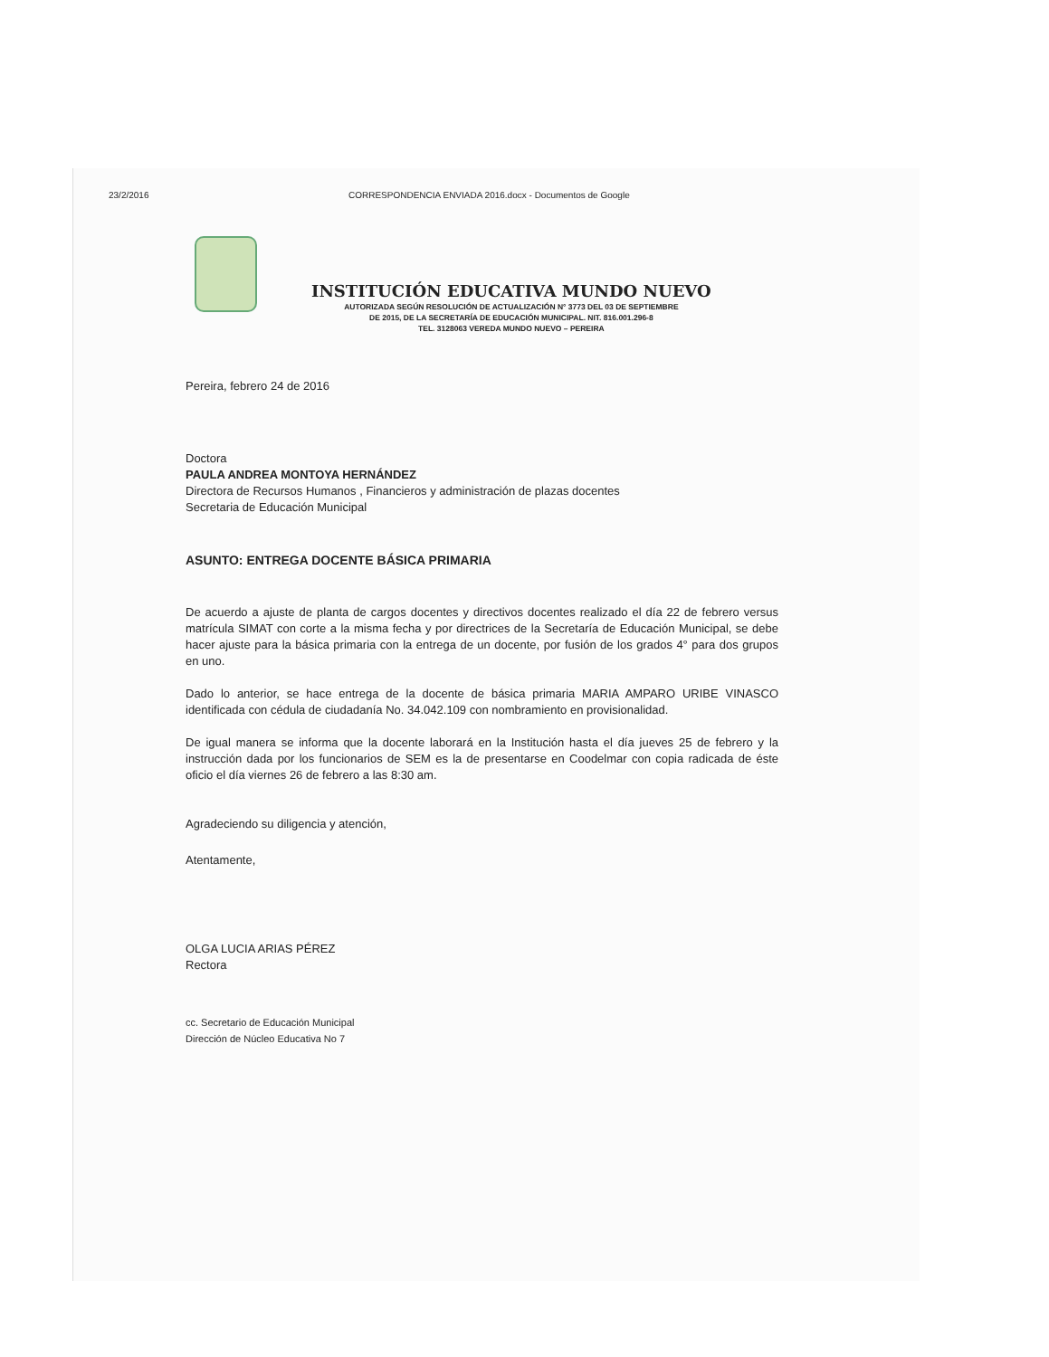23/2/2016 CORRESPONDENCIA ENVIADA 2016.docx - Documentos de Google
INSTITUCIÓN EDUCATIVA MUNDO NUEVO
AUTORIZADA SEGÚN RESOLUCIÓN DE ACTUALIZACIÓN N° 3773 DEL 03 DE SEPTIEMBRE
DE 2015, DE LA SECRETARÍA DE EDUCACIÓN MUNICIPAL. NIT. 816.001.296-8
TEL. 3128063 VEREDA MUNDO NUEVO – PEREIRA
Pereira, febrero 24 de 2016
Doctora
PAULA ANDREA MONTOYA HERNÁNDEZ
Directora de Recursos Humanos , Financieros y administración de plazas docentes
Secretaria de Educación Municipal
ASUNTO: ENTREGA DOCENTE BÁSICA PRIMARIA
De acuerdo a ajuste de planta de cargos docentes y directivos docentes realizado el día 22 de febrero versus matrícula SIMAT con corte a la misma fecha y por directrices de la Secretaría de Educación Municipal, se debe hacer ajuste para la básica primaria con la entrega de un docente, por fusión de los grados 4° para dos grupos en uno.
Dado lo anterior, se hace entrega de la docente de básica primaria MARIA AMPARO URIBE VINASCO identificada con cédula de ciudadanía No. 34.042.109 con nombramiento en provisionalidad.
De igual manera se informa que la docente laborará en la Institución hasta el día jueves 25 de febrero y la instrucción dada por los funcionarios de SEM es la de presentarse en Coodelmar con copia radicada de éste oficio el día viernes 26 de febrero a las 8:30 am.
Agradeciendo su diligencia y atención,
Atentamente,
OLGA LUCIA ARIAS PÉREZ
Rectora
cc. Secretario de Educación Municipal
Dirección de Núcleo Educativa No 7